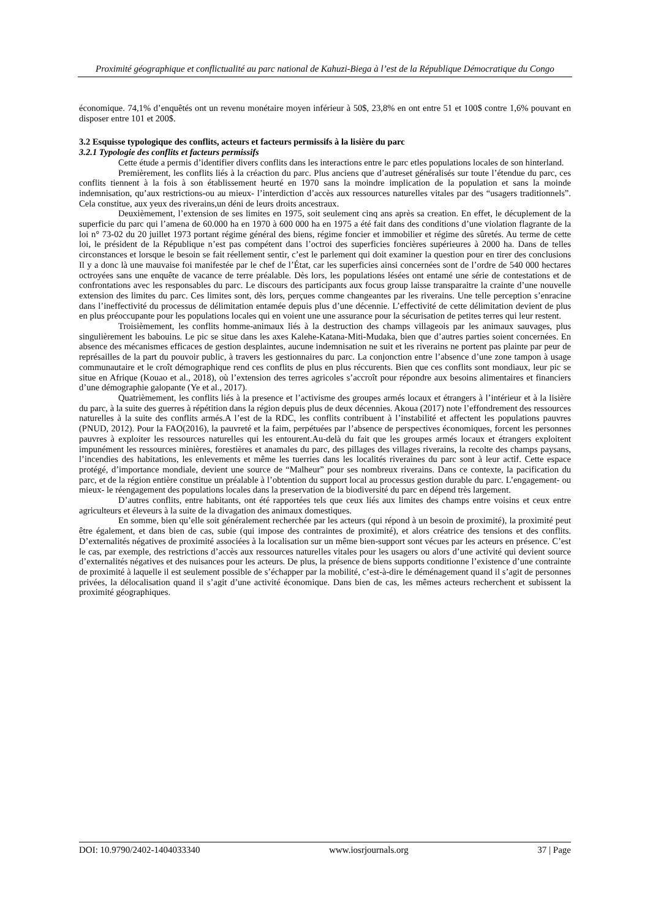Proximité géographique et conflictualité au parc national de Kahuzi-Biega à l’est de la République Démocratique du Congo
économique. 74,1% d’enquêtés ont un revenu monétaire moyen inférieur à 50$, 23,8% en ont entre 51 et 100$ contre 1,6% pouvant en disposer entre 101 et 200$.
3.2 Esquisse typologique des conflits, acteurs et facteurs permissifs à la lisière du parc
3.2.1 Typologie des conflits et facteurs permissifs
Cette étude a permis d’identifier divers conflits dans les interactions entre le parc etles populations locales de son hinterland.
Premièrement, les conflits liés à la créaction du parc. Plus anciens que d’autreset généralisés sur toute l’étendue du parc, ces conflits tiennent à la fois à son établissement heurté en 1970 sans la moindre implication de la population et sans la moinde indemnisation, qu’aux restrictions-ou au mieux- l’interdiction d’accès aux ressources naturelles vitales par des “usagers traditionnels”. Cela constitue, aux yeux des riverains,un déni de leurs droits ancestraux.
Deuxièmement, l’extension de ses limites en 1975, soit seulement cinq ans après sa creation. En effet, le décuplement de la superficie du parc qui l’amena de 60.000 ha en 1970 à 600 000 ha en 1975 a été fait dans des conditions d’une violation flagrante de la loi n° 73-02 du 20 juillet 1973 portant régime général des biens, régime foncier et immobilier et régime des sûretés. Au terme de cette loi, le président de la République n’est pas compétent dans l’octroi des superficies foncières supérieures à 2000 ha. Dans de telles circonstances et lorsque le besoin se fait réellement sentir, c’est le parlement qui doit examiner la question pour en tirer des conclusions Il y a donc là une mauvaise foi manifestée par le chef de l’État, car les superficies ainsi concernées sont de l’ordre de 540 000 hectares octroyées sans une enquête de vacance de terre préalable. Dès lors, les populations lésées ont entamé une série de contestations et de confrontations avec les responsables du parc. Le discours des participants aux focus group laisse transparaitre la crainte d’une nouvelle extension des limites du parc. Ces limites sont, dès lors, perçues comme changeantes par les riverains. Une telle perception s’enracine dans l’ineffectivité du processus de délimitation entamée depuis plus d’une décennie. L’effectivité de cette délimitation devient de plus en plus préoccupante pour les populations locales qui en voient une une assurance pour la sécurisation de petites terres qui leur restent.
Troisièmement, les conflits homme-animaux liés à la destruction des champs villageois par les animaux sauvages, plus singulièrement les babouins. Le pic se situe dans les axes Kalehe-Katana-Miti-Mudaka, bien que d’autres parties soient concernées. En absence des mécanismes efficaces de gestion desplaintes, aucune indemnisation ne suit et les riverains ne portent pas plainte par peur de représailles de la part du pouvoir public, à travers les gestionnaires du parc. La conjonction entre l’absence d’une zone tampon à usage communautaire et le croît démographique rend ces conflits de plus en plus réccurents. Bien que ces conflits sont mondiaux, leur pic se situe en Afrique (Kouao et al., 2018), où l’extension des terres agricoles s’accroît pour répondre aux besoins alimentaires et financiers d’une démographie galopante (Ye et al., 2017).
Quatrièmement, les conflits liés à la presence et l’activisme des groupes armés locaux et étrangers à l’intérieur et à la lisière du parc, à la suite des guerres à répétition dans la région depuis plus de deux décennies. Akoua (2017) note l’effondrement des ressources naturelles à la suite des conflits armés.A l’est de la RDC, les conflits contribuent à l’instabilité et affectent les populations pauvres (PNUD, 2012). Pour la FAO(2016), la pauvreté et la faim, perpétuées par l’absence de perspectives économiques, forcent les personnes pauvres à exploiter les ressources naturelles qui les entourent.Au-delà du fait que les groupes armés locaux et étrangers exploitent impunément les ressources minières, forestières et anamales du parc, des pillages des villages riverains, la recolte des champs paysans, l’incendies des habitations, les enlevements et même les tuerries dans les localités riveraines du parc sont à leur actif. Cette espace protégé, d’importance mondiale, devient une source de “Malheur” pour ses nombreux riverains. Dans ce contexte, la pacification du parc, et de la région entière constitue un préalable à l’obtention du support local au processus gestion durable du parc. L’engagement- ou mieux- le réengagement des populations locales dans la preservation de la biodiversité du parc en dépend très largement.
D’autres conflits, entre habitants, ont été rapportées tels que ceux liés aux limites des champs entre voisins et ceux entre agriculteurs et éleveurs à la suite de la divagation des animaux domestiques.
En somme, bien qu’elle soit généralement recherchée par les acteurs (qui répond à un besoin de proximité), la proximité peut être également, et dans bien de cas, subie (qui impose des contraintes de proximité), et alors créatrice des tensions et des conflits. D’externalités négatives de proximité associées à la localisation sur un même bien-support sont vécues par les acteurs en présence. C’est le cas, par exemple, des restrictions d’accès aux ressources naturelles vitales pour les usagers ou alors d’une activité qui devient source d’externalités négatives et des nuisances pour les acteurs. De plus, la présence de biens supports conditionne l’existence d’une contrainte de proximité à laquelle il est seulement possible de s’échapper par la mobilité, c’est-à-dire le déménagement quand il s’agit de personnes privées, la délocalisation quand il s’agit d’une activité économique. Dans bien de cas, les mêmes acteurs recherchent et subissent la proximité géographiques.
DOI: 10.9790/2402-1404033340 www.iosrjournals.org 37 | Page